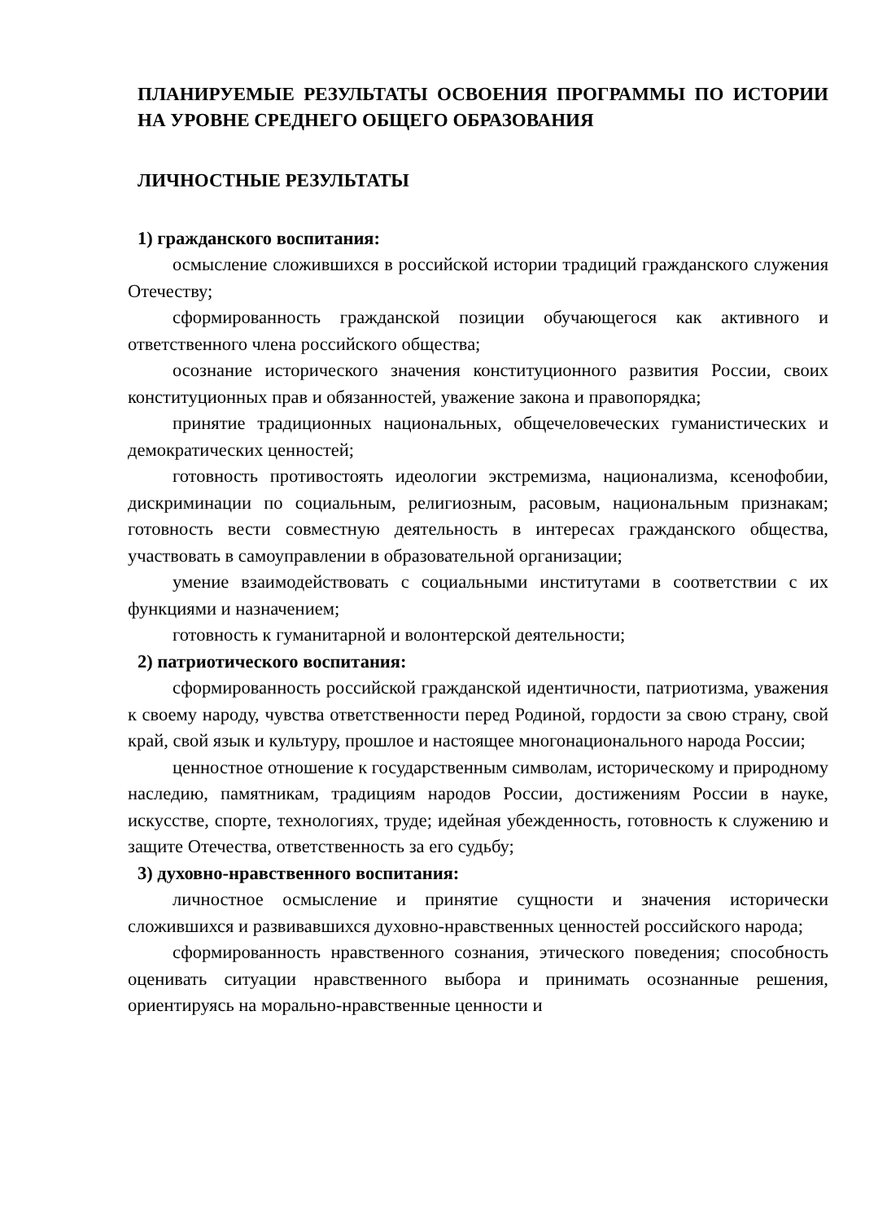ПЛАНИРУЕМЫЕ РЕЗУЛЬТАТЫ ОСВОЕНИЯ ПРОГРАММЫ ПО ИСТОРИИ НА УРОВНЕ СРЕДНЕГО ОБЩЕГО ОБРАЗОВАНИЯ
ЛИЧНОСТНЫЕ РЕЗУЛЬТАТЫ
1) гражданского воспитания:
осмысление сложившихся в российской истории традиций гражданского служения Отечеству;
сформированность гражданской позиции обучающегося как активного и ответственного члена российского общества;
осознание исторического значения конституционного развития России, своих конституционных прав и обязанностей, уважение закона и правопорядка;
принятие традиционных национальных, общечеловеческих гуманистических и демократических ценностей;
готовность противостоять идеологии экстремизма, национализма, ксенофобии, дискриминации по социальным, религиозным, расовым, национальным признакам; готовность вести совместную деятельность в интересах гражданского общества, участвовать в самоуправлении в образовательной организации;
умение взаимодействовать с социальными институтами в соответствии с их функциями и назначением;
готовность к гуманитарной и волонтерской деятельности;
2) патриотического воспитания:
сформированность российской гражданской идентичности, патриотизма, уважения к своему народу, чувства ответственности перед Родиной, гордости за свою страну, свой край, свой язык и культуру, прошлое и настоящее многонационального народа России;
ценностное отношение к государственным символам, историческому и природному наследию, памятникам, традициям народов России, достижениям России в науке, искусстве, спорте, технологиях, труде; идейная убежденность, готовность к служению и защите Отечества, ответственность за его судьбу;
3) духовно-нравственного воспитания:
личностное осмысление и принятие сущности и значения исторически сложившихся и развивавшихся духовно-нравственных ценностей российского народа;
сформированность нравственного сознания, этического поведения; способность оценивать ситуации нравственного выбора и принимать осознанные решения, ориентируясь на морально-нравственные ценности и